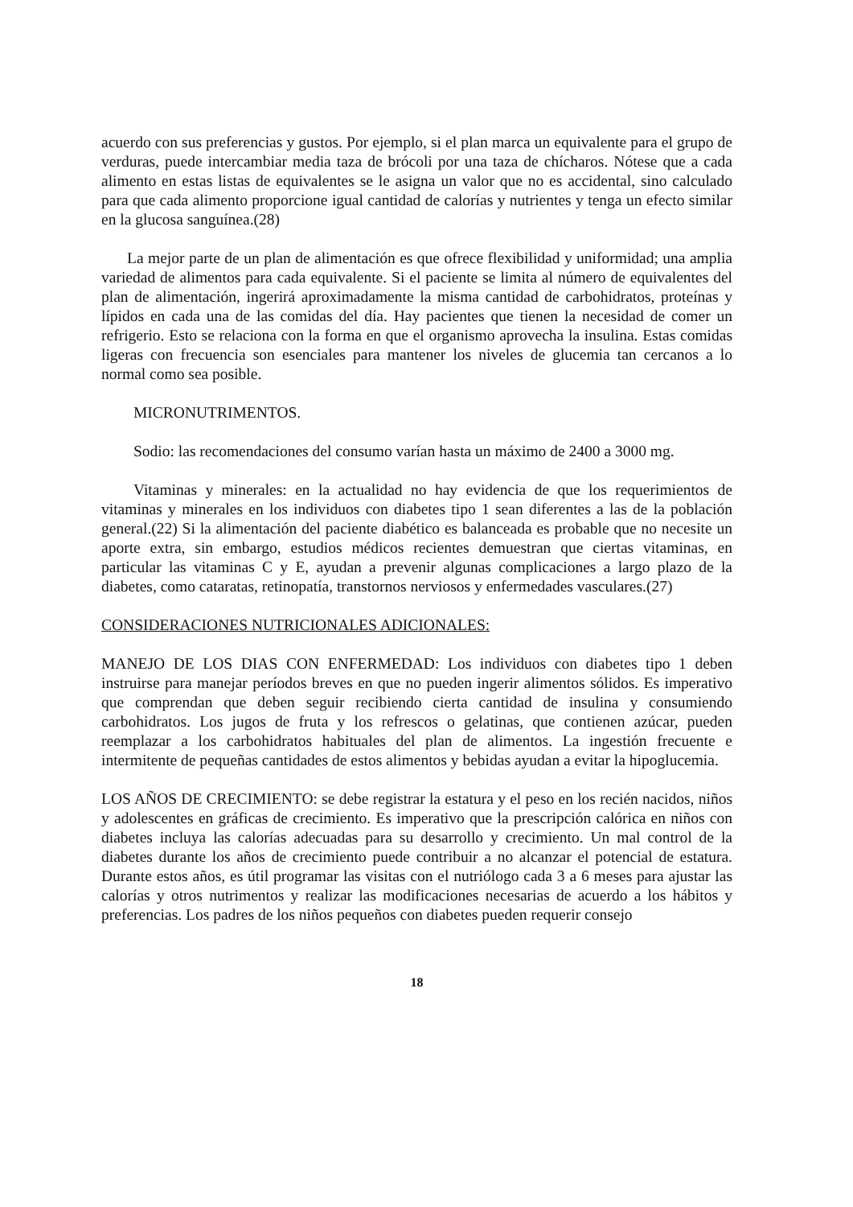acuerdo con sus preferencias y gustos. Por ejemplo, si el plan marca un equivalente para el grupo de verduras, puede intercambiar media taza de brócoli por una taza de chícharos. Nótese que a cada alimento en estas listas de equivalentes se le asigna un valor que no es accidental, sino calculado para que cada alimento proporcione igual cantidad de calorías y nutrientes y tenga un efecto similar en la glucosa sanguínea.(28)
La mejor parte de un plan de alimentación es que ofrece flexibilidad y uniformidad; una amplia variedad de alimentos para cada equivalente. Si el paciente se limita al número de equivalentes del plan de alimentación, ingerirá aproximadamente la misma cantidad de carbohidratos, proteínas y lípidos en cada una de las comidas del día. Hay pacientes que tienen la necesidad de comer un refrigerio. Esto se relaciona con la forma en que el organismo aprovecha la insulina. Estas comidas ligeras con frecuencia son esenciales para mantener los niveles de glucemia tan cercanos a lo normal como sea posible.
MICRONUTRIMENTOS.
Sodio: las recomendaciones del consumo varían hasta un máximo de 2400 a 3000 mg.
Vitaminas y minerales: en la actualidad no hay evidencia de que los requerimientos de vitaminas y minerales en los individuos con diabetes tipo 1 sean diferentes a las de la población general.(22) Si la alimentación del paciente diabético es balanceada es probable que no necesite un aporte extra, sin embargo, estudios médicos recientes demuestran que ciertas vitaminas, en particular las vitaminas C y E, ayudan a prevenir algunas complicaciones a largo plazo de la diabetes, como cataratas, retinopatía, transtornos nerviosos y enfermedades vasculares.(27)
CONSIDERACIONES NUTRICIONALES ADICIONALES:
MANEJO DE LOS DIAS CON ENFERMEDAD: Los individuos con diabetes tipo 1 deben instruirse para manejar períodos breves en que no pueden ingerir alimentos sólidos. Es imperativo que comprendan que deben seguir recibiendo cierta cantidad de insulina y consumiendo carbohidratos. Los jugos de fruta y los refrescos o gelatinas, que contienen azúcar, pueden reemplazar a los carbohidratos habituales del plan de alimentos. La ingestión frecuente e intermitente de pequeñas cantidades de estos alimentos y bebidas ayudan a evitar la hipoglucemia.
LOS AÑOS DE CRECIMIENTO: se debe registrar la estatura y el peso en los recién nacidos, niños y adolescentes en gráficas de crecimiento. Es imperativo que la prescripción calórica en niños con diabetes incluya las calorías adecuadas para su desarrollo y crecimiento. Un mal control de la diabetes durante los años de crecimiento puede contribuir a no alcanzar el potencial de estatura. Durante estos años, es útil programar las visitas con el nutriólogo cada 3 a 6 meses para ajustar las calorías y otros nutrimentos y realizar las modificaciones necesarias de acuerdo a los hábitos y preferencias. Los padres de los niños pequeños con diabetes pueden requerir consejo
18